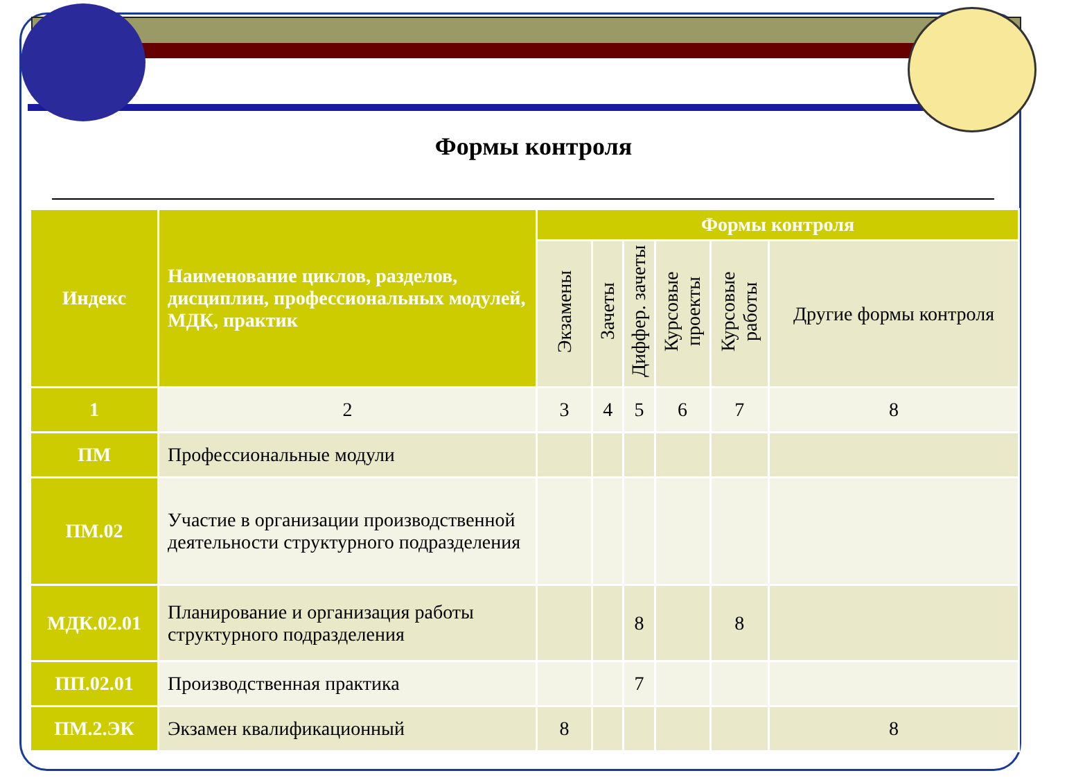Формы контроля
| Индекс | Наименование циклов, разделов, дисциплин, профессиональных модулей, МДК, практик | Формы контроля | | | | | |
| --- | --- | --- | --- | --- | --- | --- | --- |
| | | Экзамены | Зачеты | Диффер. зачеты | Курсовые проекты | Курсовые работы | Другие формы контроля |
| 1 | 2 | 3 | 4 | 5 | 6 | 7 | 8 |
| ПМ | Профессиональные модули | | | | | | |
| ПМ.02 | Участие в организации производственной деятельности структурного подразделения | | | | | | |
| МДК.02.01 | Планирование и организация работы структурного подразделения | | | 8 | | 8 | |
| ПП.02.01 | Производственная практика | | | 7 | | | |
| ПМ.2.ЭК | Экзамен квалификационный | 8 | | | | | 8 |